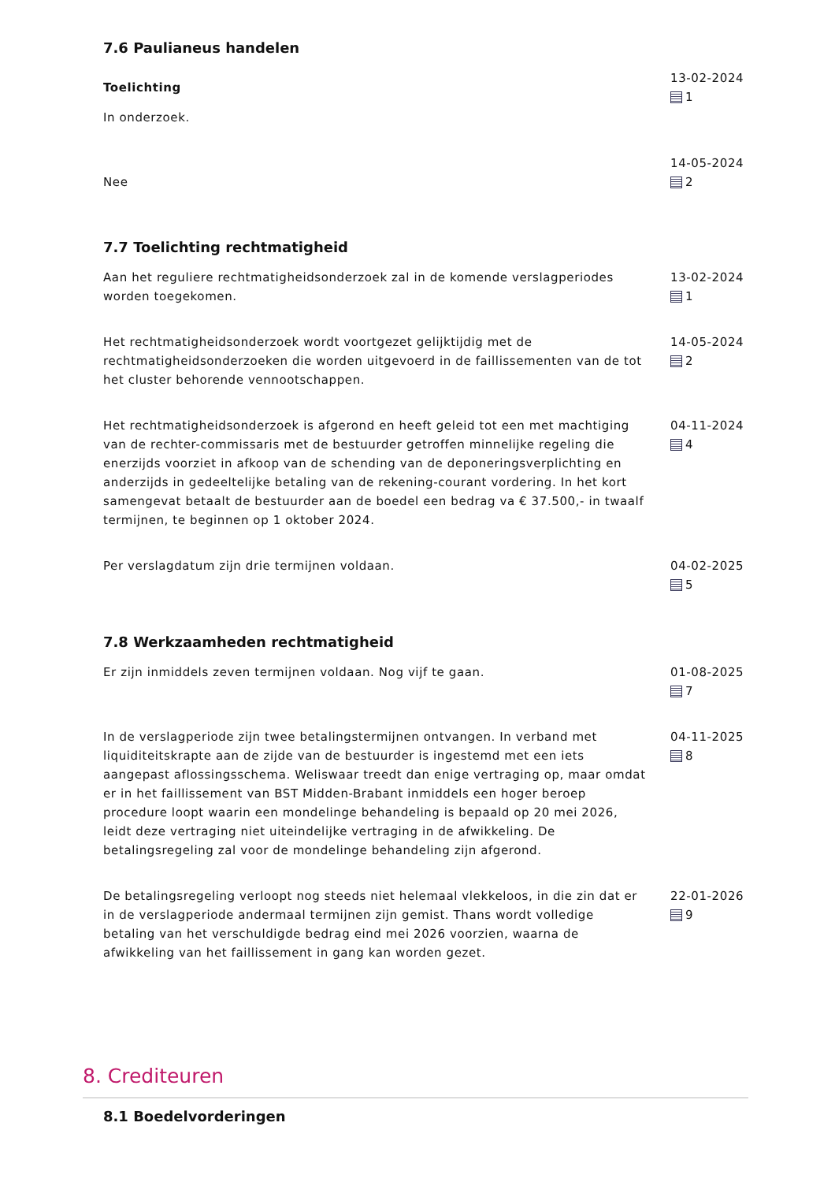7.6 Paulianeus handelen
Toelichting
In onderzoek.
13-02-2024
1
Nee 14-05-2024
2
7.7 Toelichting rechtmatigheid
Aan het reguliere rechtmatigheidsonderzoek zal in de komende verslagperiodes worden toegekomen.
13-02-2024
1
Het rechtmatigheidsonderzoek wordt voortgezet gelijktijdig met de rechtmatigheidsonderzoeken die worden uitgevoerd in de faillissementen van de tot het cluster behorende vennootschappen.
14-05-2024
2
Het rechtmatigheidsonderzoek is afgerond en heeft geleid tot een met machtiging van de rechter-commissaris met de bestuurder getroffen minnelijke regeling die enerzijds voorziet in afkoop van de schending van de deponeringsverplichting en anderzijds in gedeeltelijke betaling van de rekening-courant vordering. In het kort samengevat betaalt de bestuurder aan de boedel een bedrag va € 37.500,- in twaalf termijnen, te beginnen op 1 oktober 2024.
04-11-2024
4
Per verslagdatum zijn drie termijnen voldaan. 04-02-2025
5
7.8 Werkzaamheden rechtmatigheid
Er zijn inmiddels zeven termijnen voldaan. Nog vijf te gaan. 01-08-2025
7
In de verslagperiode zijn twee betalingstermijnen ontvangen. In verband met liquiditeitskrapte aan de zijde van de bestuurder is ingestemd met een iets aangepast aflossingsschema. Weliswaar treedt dan enige vertraging op, maar omdat er in het faillissement van BST Midden-Brabant inmiddels een hoger beroep procedure loopt waarin een mondelinge behandeling is bepaald op 20 mei 2026, leidt deze vertraging niet uiteindelijke vertraging in de afwikkeling. De betalingsregeling zal voor de mondelinge behandeling zijn afgerond.
04-11-2025
8
De betalingsregeling verloopt nog steeds niet helemaal vlekkeloos, in die zin dat er in de verslagperiode andermaal termijnen zijn gemist. Thans wordt volledige betaling van het verschuldigde bedrag eind mei 2026 voorzien, waarna de afwikkeling van het faillissement in gang kan worden gezet.
22-01-2026
9
8. Crediteuren
8.1 Boedelvorderingen